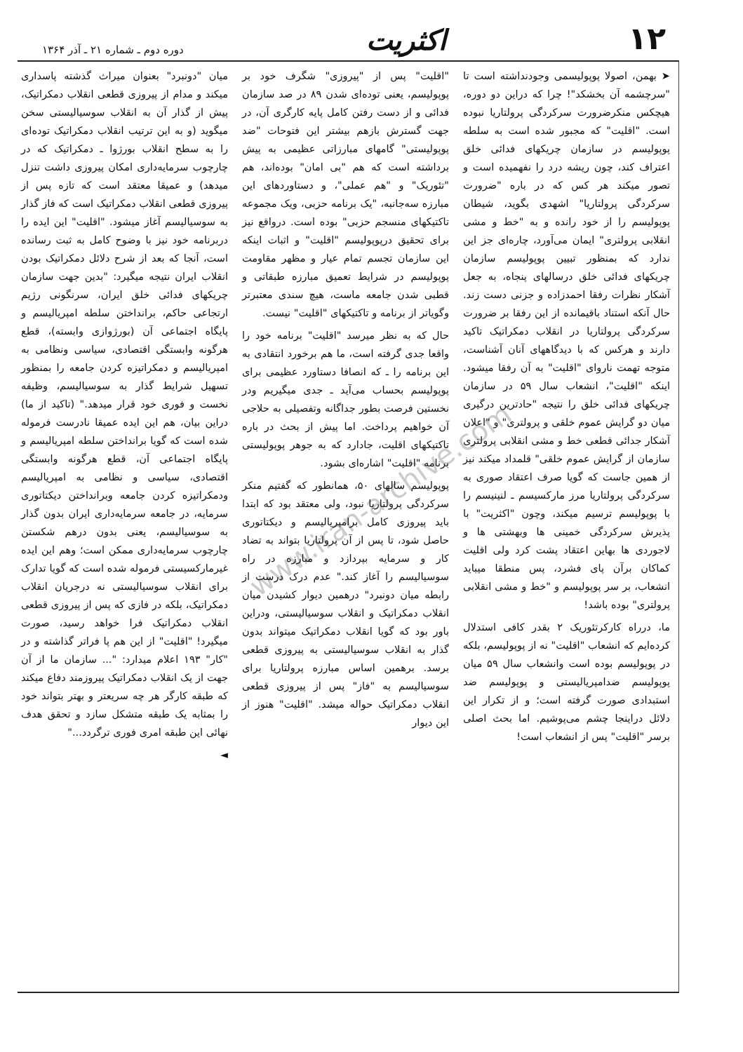۱۲
اکثریت
دوره دوم ـ شماره ۲۱ ـ آذر ۱۳۶۴
www.iran-archive.com
➤ بهمن، اصولا پوپولیسمی وجودنداشته است تا "سرچشمه آن بخشکد"! چرا که دراین دو دوره، هیچکس منکرضرورت سرکردگی پرولتاریا نبوده است. "اقلیت" که مجبور شده است به سلطه پوپولیسم در سازمان چریکهای فدائی خلق اعتراف کند، چون ریشه درد را نفهمیده است و تصور میکند هر کس که در باره "ضرورت سرکردگی پرولتاریا" اشهدی بگوید، شیطان پوپولیسم را از خود رانده و به "خط و مشی انقلابی پرولتری" ایمان می‌آورد، چاره‌ای جز این ندارد که بمنظور تبیین پوپولیسم سازمان چریکهای فدائی خلق درسالهای پنجاه، به جعل آشکار نظرات رفقا احمدزاده و جزنی دست زند. حال آنکه استناد باقیمانده از این رفقا بر ضرورت سرکردگی پرولتاریا در انقلاب دمکراتیک تاکید دارند و هرکس که با دیدگاههای آنان آشناست، متوجه تهمت ناروای "اقلیت" به آن رفقا میشود. اینکه "اقلیت"، انشعاب سال ۵۹ در سازمان چریکهای فدائی خلق را نتیجه "حادترین درگیری میان دو گرایش عموم خلقی و پرولتری" و "اعلان آشکار جدائی قطعی خط و مشی انقلابی پرولتری سازمان از گرایش عموم خلقی" قلمداد میکند نیز از همین جاست که گویا صرف اعتقاد صوری به سرکردگی پرولتاریا مرز مارکسیسم ـ لنینیسم را با پوپولیسم ترسیم میکند، وچون "اکثریت" با پذیرش سرکردگی خمینی ها وبهشتی ها و لاجوردی ها بهاین اعتقاد پشت کرد ولی اقلیت کماکان برآن پای فشرد، پس منطقا میباید انشعاب، بر سر پوپولیسم و "خط و مشی انقلابی پرولتری" بوده باشد!
ما، درراه کارکرتئوریک ۲ بقدر کافی استدلال کرده‌ایم که انشعاب "اقلیت" نه از پوپولیسم، بلکه در پوپولیسم بوده است وانشعاب سال ۵۹ میان پوپولیسم ضدامپریالیستی و پوپولیسم ضد استبدادی صورت گرفته است؛ و از تکرار این دلائل دراینجا چشم می‌پوشیم. اما بحث اصلی برسر "اقلیت" پس از انشعاب است!
"اقلیت" پس از "پیروزی" شگرف خود بر پوپولیسم، یعنی توده‌ای شدن ۸۹ در صد سازمان فدائی و از دست رفتن کامل پایه کارگری آن، در جهت گسترش بازهم بیشتر این فتوحات "ضد پوپولیستی" گامهای مبارزاتی عظیمی به پیش برداشته است که هم "بی امان" بوده‌اند، هم "تئوریک" و "هم عملی"، و دستاوردهای این مبارزه سه‌جانبه، "یک برنامه حزبی، ویک مجموعه تاکتیکهای منسجم حزبی" بوده است. درواقع نیز برای تحقیق درپوپولیسم "اقلیت" و اثبات اینکه این سازمان تجسم تمام عیار و مظهر مقاومت پوپولیسم در شرایط تعمیق مبارزه طبقاتی و قطبی شدن جامعه ماست، هیچ سندی معتبرتر وگویاتر از برنامه و تاکتیکهای "اقلیت" نیست.
حال که به نظر میرسد "اقلیت" برنامه خود را واقعا جدی گرفته است، ما هم برخورد انتقادی به این برنامه را ـ که انصافا دستاورد عظیمی برای پوپولیسم بحساب می‌آید ـ جدی میگیریم ودر نخستین فرصت بطور جداگانه وتفصیلی به حلاجی آن خواهیم پرداخت. اما پیش از بحث در باره تاکتیکهای اقلیت، جادارد که به جوهر پوپولیستی برنامه "اقلیت" اشاره‌ای بشود.
پوپولیسم سالهای ۵۰، همانطور که گفتیم منکر سرکردگی پرولتاریا نبود، ولی معتقد بود که ابتدا باید پیروزی کامل برامپریالیسم و دیکتاتوری حاصل شود، تا پس از آن پرولتاریا بتواند به تضاد کار و سرمایه بپردازد و مبارزه در راه سوسیالیسم را آغاز کند." عدم درک درست از رابطه میان دونبرد" درهمین دیوار کشیدن میان انقلاب دمکراتیک و انقلاب سوسیالیستی، ودراین باور بود که گویا انقلاب دمکراتیک میتواند بدون گذار به انقلاب سوسیالیستی به پیروزی قطعی برسد. برهمین اساس مبارزه پرولتاریا برای سوسیالیسم به "فاز" پس از پیروزی قطعی انقلاب دمکراتیک حواله میشد. "اقلیت" هنوز از این دیوار
میان "دونبرد" بعنوان میراث گذشته پاسداری میکند و مدام از پیروزی قطعی انقلاب دمکراتیک، پیش از گذار آن به انقلاب سوسیالیستی سخن میگوید (و به این ترتیب انقلاب دمکراتیک توده‌ای را به سطح انقلاب بورژوا ـ دمکراتیک که در چارچوب سرمایه‌داری امکان پیروزی داشت تنزل میدهد) و عمیقا معتقد است که تازه پس از پیروزی قطعی انقلاب دمکراتیک است که فاز گذار به سوسیالیسم آغاز میشود. "اقلیت" این ایده را دربرنامه خود نیز با وضوح کامل به ثبت رسانده است، آنجا که بعد از شرح دلائل دمکراتیک بودن انقلاب ایران نتیجه میگیرد: "بدین جهت سازمان چریکهای فدائی خلق ایران، سرنگونی رژیم ارتجاعی حاکم، برانداختن سلطه امپریالیسم و پایگاه اجتماعی آن (بورژوازی وابسته)، قطع هرگونه وابستگی اقتصادی، سیاسی ونظامی به امپریالیسم و دمکراتیزه کردن جامعه را بمنظور تسهیل شرایط گذار به سوسیالیسم، وظیفه نخست و فوری خود قرار میدهد." (تاکید از ما) دراین بیان، هم این ایده عمیقا نادرست فرموله شده است که گویا برانداختن سلطه امپریالیسم و پایگاه اجتماعی آن، قطع هرگونه وابستگی اقتصادی، سیاسی و نظامی به امپریالیسم ودمکراتیزه کردن جامعه وبرانداختن دیکتاتوری سرمایه، در جامعه سرمایه‌داری ایران بدون گذار به سوسیالیسم، یعنی بدون درهم شکستن چارچوب سرمایه‌داری ممکن است؛ وهم این ایده غیرمارکسیستی فرموله شده است که گویا تدارک برای انقلاب سوسیالیستی نه درجریان انقلاب دمکراتیک، بلکه در فازی که پس از پیروزی قطعی انقلاب دمکراتیک فرا خواهد رسید، صورت میگیرد! "اقلیت" از این هم پا فراتر گذاشته و در "کار" ۱۹۳ اعلام میدارد: "... سازمان ما از آن جهت از یک انقلاب دمکراتیک پیروزمند دفاع میکند که طبقه کارگر هر چه سریعتر و بهتر بتواند خود را بمثابه یک طبقه متشکل سازد و تحقق هدف نهائی این طبقه امری فوری ترگردد..."
◄